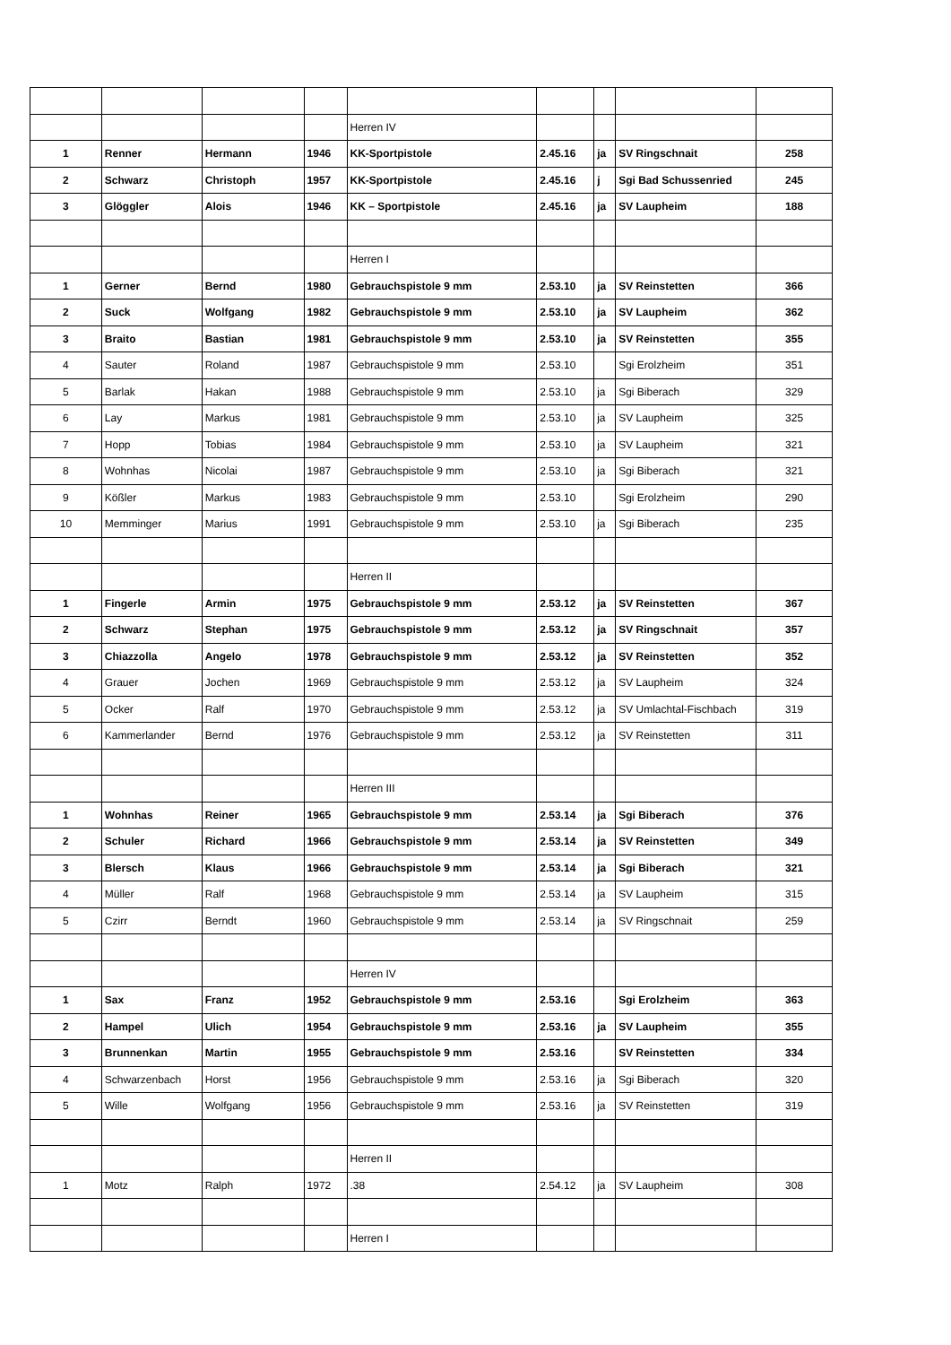| | | | | Herren IV | | | | |
| 1 | Renner | Hermann | 1946 | KK-Sportpistole | 2.45.16 | ja | SV Ringschnait | 258 |
| 2 | Schwarz | Christoph | 1957 | KK-Sportpistole | 2.45.16 | j | Sgi Bad Schussenried | 245 |
| 3 | Glöggler | Alois | 1946 | KK – Sportpistole | 2.45.16 | ja | SV Laupheim | 188 |
| | | | | Herren I | | | | |
| 1 | Gerner | Bernd | 1980 | Gebrauchspistole 9 mm | 2.53.10 | ja | SV Reinstetten | 366 |
| 2 | Suck | Wolfgang | 1982 | Gebrauchspistole 9 mm | 2.53.10 | ja | SV Laupheim | 362 |
| 3 | Braito | Bastian | 1981 | Gebrauchspistole 9 mm | 2.53.10 | ja | SV Reinstetten | 355 |
| 4 | Sauter | Roland | 1987 | Gebrauchspistole 9 mm | 2.53.10 | | Sgi Erolzheim | 351 |
| 5 | Barlak | Hakan | 1988 | Gebrauchspistole 9 mm | 2.53.10 | ja | Sgi Biberach | 329 |
| 6 | Lay | Markus | 1981 | Gebrauchspistole 9 mm | 2.53.10 | ja | SV Laupheim | 325 |
| 7 | Hopp | Tobias | 1984 | Gebrauchspistole 9 mm | 2.53.10 | ja | SV Laupheim | 321 |
| 8 | Wohnhas | Nicolai | 1987 | Gebrauchspistole 9 mm | 2.53.10 | ja | Sgi Biberach | 321 |
| 9 | Kößler | Markus | 1983 | Gebrauchspistole 9 mm | 2.53.10 | | Sgi Erolzheim | 290 |
| 10 | Memminger | Marius | 1991 | Gebrauchspistole 9 mm | 2.53.10 | ja | Sgi Biberach | 235 |
| | | | | Herren II | | | | |
| 1 | Fingerle | Armin | 1975 | Gebrauchspistole 9 mm | 2.53.12 | ja | SV Reinstetten | 367 |
| 2 | Schwarz | Stephan | 1975 | Gebrauchspistole 9 mm | 2.53.12 | ja | SV Ringschnait | 357 |
| 3 | Chiazzolla | Angelo | 1978 | Gebrauchspistole 9 mm | 2.53.12 | ja | SV Reinstetten | 352 |
| 4 | Grauer | Jochen | 1969 | Gebrauchspistole 9 mm | 2.53.12 | ja | SV Laupheim | 324 |
| 5 | Ocker | Ralf | 1970 | Gebrauchspistole 9 mm | 2.53.12 | ja | SV Umlachtal-Fischbach | 319 |
| 6 | Kammerlander | Bernd | 1976 | Gebrauchspistole 9 mm | 2.53.12 | ja | SV Reinstetten | 311 |
| | | | | Herren III | | | | |
| 1 | Wohnhas | Reiner | 1965 | Gebrauchspistole 9 mm | 2.53.14 | ja | Sgi Biberach | 376 |
| 2 | Schuler | Richard | 1966 | Gebrauchspistole 9 mm | 2.53.14 | ja | SV Reinstetten | 349 |
| 3 | Blersch | Klaus | 1966 | Gebrauchspistole 9 mm | 2.53.14 | ja | Sgi Biberach | 321 |
| 4 | Müller | Ralf | 1968 | Gebrauchspistole 9 mm | 2.53.14 | ja | SV Laupheim | 315 |
| 5 | Czirr | Berndt | 1960 | Gebrauchspistole 9 mm | 2.53.14 | ja | SV Ringschnait | 259 |
| | | | | Herren IV | | | | |
| 1 | Sax | Franz | 1952 | Gebrauchspistole 9 mm | 2.53.16 | | Sgi Erolzheim | 363 |
| 2 | Hampel | Ulich | 1954 | Gebrauchspistole 9 mm | 2.53.16 | ja | SV Laupheim | 355 |
| 3 | Brunnenkan | Martin | 1955 | Gebrauchspistole 9 mm | 2.53.16 | | SV Reinstetten | 334 |
| 4 | Schwarzenbach | Horst | 1956 | Gebrauchspistole 9 mm | 2.53.16 | ja | Sgi Biberach | 320 |
| 5 | Wille | Wolfgang | 1956 | Gebrauchspistole 9 mm | 2.53.16 | ja | SV Reinstetten | 319 |
| | | | | Herren II | | | | |
| 1 | Motz | Ralph | 1972 | .38 | 2.54.12 | ja | SV Laupheim | 308 |
| | | | | Herren I | | | | |